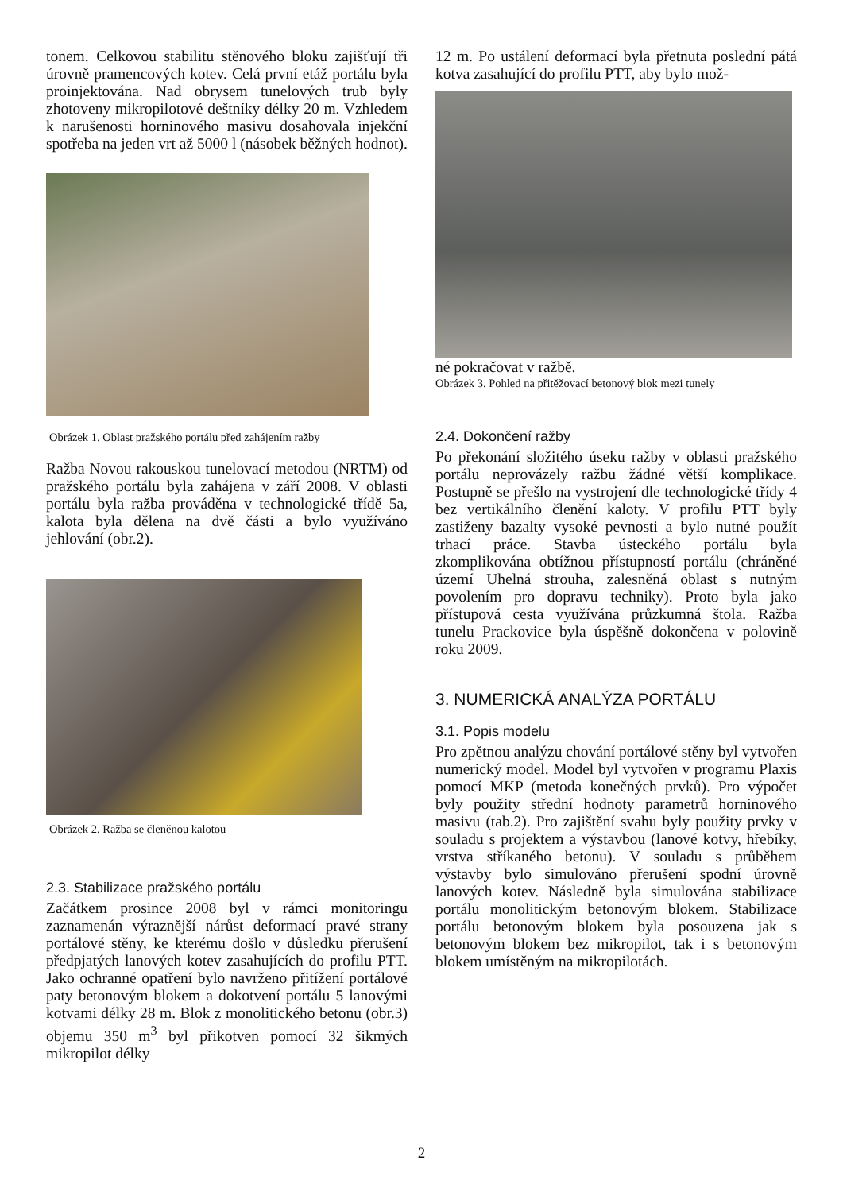tonem. Celkovou stabilitu stěnového bloku zajišťují tři úrovně pramencových kotev. Celá první etáž portálu byla proinjektována. Nad obrysem tunelových trub byly zhotoveny mikropilotové deštníky délky 20 m. Vzhledem k narušenosti horninového masivu dosahovala injekční spotřeba na jeden vrt až 5000 l (násobek běžných hodnot).
Obrázek 1. Oblast pražského portálu před zahájením ražby
Ražba Novou rakouskou tunelovací metodou (NRTM) od pražského portálu byla zahájena v září 2008. V oblasti portálu byla ražba prováděna v technologické třídě 5a, kalota byla dělena na dvě části a bylo využíváno jehlování (obr.2).
Obrázek 2. Ražba se členěnou kalotou
2.3. Stabilizace pražského portálu
Začátkem prosince 2008 byl v rámci monitoringu zaznamenán výraznější nárůst deformací pravé strany portálové stěny, ke kterému došlo v důsledku přerušení předpjatých lanových kotev zasahujících do profilu PTT. Jako ochranné opatření bylo navrženo přitížení portálové paty betonovým blokem a dokotvení portálu 5 lanovými kotvami délky 28 m. Blok z monolitického betonu (obr.3) objemu 350 m<sup>3</sup> byl přikotven pomocí 32 šikmých mikropilot délky
12 m. Po ustálení deformací byla přetnuta poslední pátá kotva zasahující do profilu PTT, aby bylo mož-
né pokračovat v ražbě.
Obrázek 3. Pohled na přitěžovací betonový blok mezi tunely
2.4. Dokončení ražby
Po překonání složitého úseku ražby v oblasti pražského portálu neprovázely ražbu žádné větší komplikace. Postupně se přešlo na vystrojení dle technologické třídy 4 bez vertikálního členění kaloty. V profilu PTT byly zastiženy bazalty vysoké pevnosti a bylo nutné použít trhací práce. Stavba ústeckého portálu byla zkomplikována obtížnou přístupností portálu (chráněné území Uhelná strouha, zalesněná oblast s nutným povolením pro dopravu techniky). Proto byla jako přístupová cesta využívána průzkumná štola. Ražba tunelu Prackovice byla úspěšně dokončena v polovině roku 2009.
3. NUMERICKÁ ANALÝZA PORTÁLU
3.1. Popis modelu
Pro zpětnou analýzu chování portálové stěny byl vytvořen numerický model. Model byl vytvořen v programu Plaxis pomocí MKP (metoda konečných prvků). Pro výpočet byly použity střední hodnoty parametrů horninového masivu (tab.2). Pro zajištění svahu byly použity prvky v souladu s projektem a výstavbou (lanové kotvy, hřebíky, vrstva stříkaného betonu). V souladu s průběhem výstavby bylo simulováno přerušení spodní úrovně lanových kotev. Následně byla simulována stabilizace portálu monolitickým betonovým blokem. Stabilizace portálu betonovým blokem byla posouzena jak s betonovým blokem bez mikropilot, tak i s betonovým blokem umístěným na mikropilotách.
2